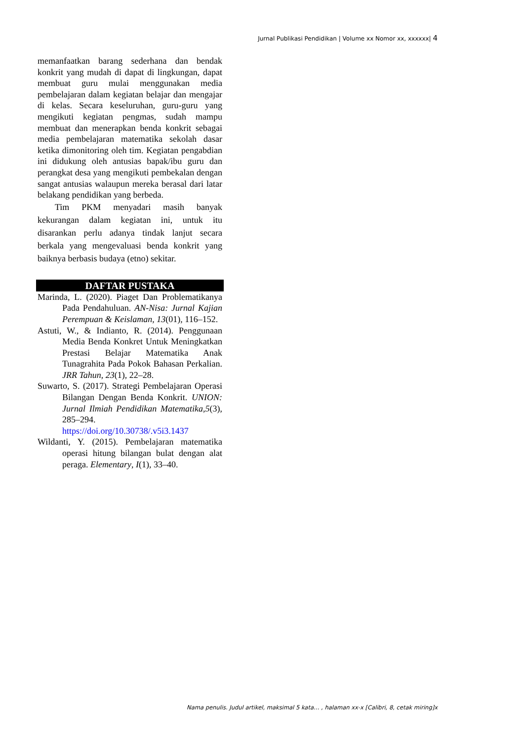Jurnal Publikasi Pendidikan | Volume xx Nomor xx, xxxxxx| 4
memanfaatkan barang sederhana dan bendak konkrit yang mudah di dapat di lingkungan, dapat membuat guru mulai menggunakan media pembelajaran dalam kegiatan belajar dan mengajar di kelas. Secara keseluruhan, guru-guru yang mengikuti kegiatan pengmas, sudah mampu membuat dan menerapkan benda konkrit sebagai media pembelajaran matematika sekolah dasar ketika dimonitoring oleh tim. Kegiatan pengabdian ini didukung oleh antusias bapak/ibu guru dan perangkat desa yang mengikuti pembekalan dengan sangat antusias walaupun mereka berasal dari latar belakang pendidikan yang berbeda.
Tim PKM menyadari masih banyak kekurangan dalam kegiatan ini, untuk itu disarankan perlu adanya tindak lanjut secara berkala yang mengevaluasi benda konkrit yang baiknya berbasis budaya (etno) sekitar.
DAFTAR PUSTAKA
Marinda, L. (2020). Piaget Dan Problematikanya Pada Pendahuluan. AN-Nisa: Jurnal Kajian Perempuan & Keislaman, 13(01), 116–152.
Astuti, W., & Indianto, R. (2014). Penggunaan Media Benda Konkret Untuk Meningkatkan Prestasi Belajar Matematika Anak Tunagrahita Pada Pokok Bahasan Perkalian. JRR Tahun, 23(1), 22–28.
Suwarto, S. (2017). Strategi Pembelajaran Operasi Bilangan Dengan Benda Konkrit. UNION: Jurnal Ilmiah Pendidikan Matematika,5(3), 285–294. https://doi.org/10.30738/.v5i3.1437
Wildanti, Y. (2015). Pembelajaran matematika operasi hitung bilangan bulat dengan alat peraga. Elementary, I(1), 33–40.
Nama penulis. Judul artikel, maksimal 5 kata… , halaman xx-x [Calibri, 8, cetak miring]x